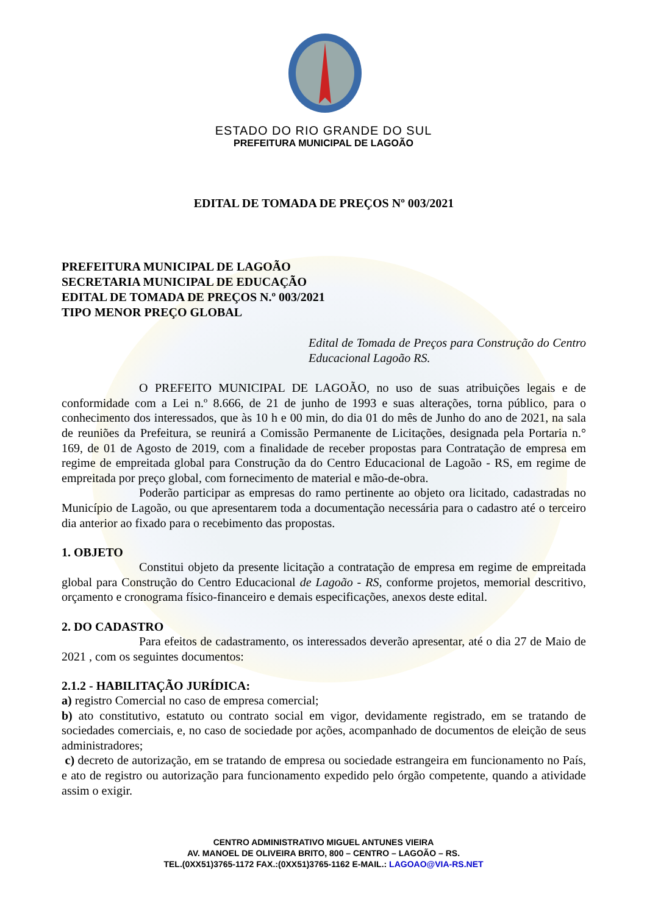ESTADO DO RIO GRANDE DO SUL
PREFEITURA MUNICIPAL DE LAGOÃO
EDITAL DE TOMADA DE PREÇOS Nº 003/2021
PREFEITURA MUNICIPAL DE LAGOÃO
SECRETARIA MUNICIPAL DE EDUCAÇÃO
EDITAL DE TOMADA DE PREÇOS N.º 003/2021
TIPO MENOR PREÇO GLOBAL
Edital de Tomada de Preços para Construção do Centro Educacional Lagoão RS.
O PREFEITO MUNICIPAL DE LAGOÃO, no uso de suas atribuições legais e de conformidade com a Lei n.º 8.666, de 21 de junho de 1993 e suas alterações, torna público, para o conhecimento dos interessados, que às 10 h e 00 min, do dia 01 do mês de Junho do ano de 2021, na sala de reuniões da Prefeitura, se reunirá a Comissão Permanente de Licitações, designada pela Portaria n.° 169, de 01 de Agosto de 2019, com a finalidade de receber propostas para Contratação de empresa em regime de empreitada global para Construção da do Centro Educacional de Lagoão - RS, em regime de empreitada por preço global, com fornecimento de material e mão-de-obra.
Poderão participar as empresas do ramo pertinente ao objeto ora licitado, cadastradas no Município de Lagoão, ou que apresentarem toda a documentação necessária para o cadastro até o terceiro dia anterior ao fixado para o recebimento das propostas.
1. OBJETO
Constitui objeto da presente licitação a contratação de empresa em regime de empreitada global para Construção do Centro Educacional de Lagoão - RS, conforme projetos, memorial descritivo, orçamento e cronograma físico-financeiro e demais especificações, anexos deste edital.
2. DO CADASTRO
Para efeitos de cadastramento, os interessados deverão apresentar, até o dia 27 de Maio de 2021 , com os seguintes documentos:
2.1.2 - HABILITAÇÃO JURÍDICA:
a) registro Comercial no caso de empresa comercial;
b) ato constitutivo, estatuto ou contrato social em vigor, devidamente registrado, em se tratando de sociedades comerciais, e, no caso de sociedade por ações, acompanhado de documentos de eleição de seus administradores;
c) decreto de autorização, em se tratando de empresa ou sociedade estrangeira em funcionamento no País, e ato de registro ou autorização para funcionamento expedido pelo órgão competente, quando a atividade assim o exigir.
CENTRO ADMINISTRATIVO MIGUEL ANTUNES VIEIRA
AV. MANOEL DE OLIVEIRA BRITO, 800 – CENTRO – LAGOÃO – RS.
TEL.(0XX51)3765-1172 FAX.:(0XX51)3765-1162 E-MAIL.: LAGOAO@VIA-RS.NET